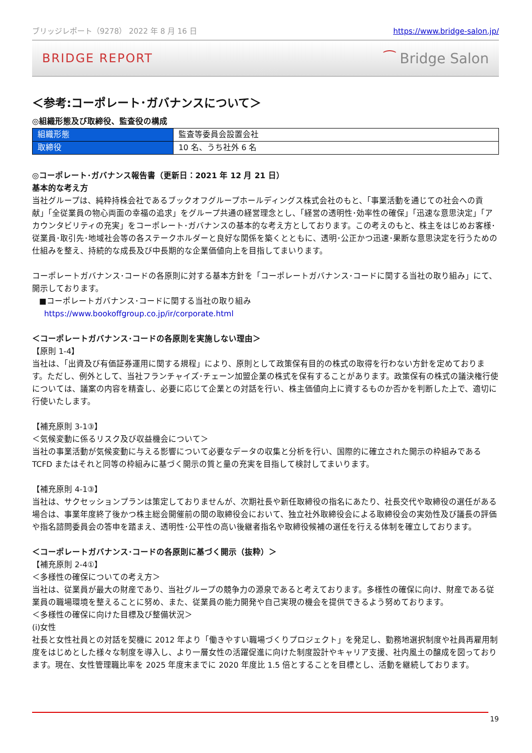ブリッジレポート（9278） 2022 年 8 月 16 日 https://www.bridge-salon.jp/
BRIDGE REPORT ⁀ Bridge Salon
＜参考:コーポレート･ガバナンスについて＞
◎組織形態及び取締役、監査役の構成
| 組織形態 | 監査等委員会設置会社 |
| 取締役 | 10 名、うち社外 6 名 |
◎コーポレート･ガバナンス報告書（更新日：2021 年 12 月 21 日）
基本的な考え方
当社グループは、純粋持株会社であるブックオフグループホールディングス株式会社のもと、「事業活動を通じての社会への貢献」「全従業員の物心両面の幸福の追求」をグループ共通の経営理念とし、「経営の透明性･効率性の確保」「迅速な意思決定」「アカウンタビリティの充実」をコーポレート･ガバナンスの基本的な考え方としております。この考えのもと、株主をはじめお客様･従業員･取引先･地域社会等の各ステークホルダーと良好な関係を築くとともに、透明･公正かつ迅速･果断な意思決定を行うための仕組みを整え、持続的な成長及び中長期的な企業価値向上を目指してまいります。
コーポレートガバナンス･コードの各原則に対する基本方針を「コーポレートガバナンス･コードに関する当社の取り組み」にて、開示しております。
■コーポレートガバナンス･コードに関する当社の取り組み
https://www.bookoffgroup.co.jp/ir/corporate.html
＜コーポレートガバナンス･コードの各原則を実施しない理由＞
【原則 1-4】
当社は、「出資及び有価証券運用に関する規程」により、原則として政策保有目的の株式の取得を行わない方針を定めております。ただし、例外として、当社フランチャイズ･チェーン加盟企業の株式を保有することがあります。政策保有の株式の議決権行使については、議案の内容を精査し、必要に応じて企業との対話を行い、株主価値向上に資するものか否かを判断した上で、適切に行使いたします。
【補充原則 3-1③】
＜気候変動に係るリスク及び収益機会について＞
当社の事業活動が気候変動に与える影響について必要なデータの収集と分析を行い、国際的に確立された開示の枠組みである TCFD またはそれと同等の枠組みに基づく開示の質と量の充実を目指して検討してまいります。
【補充原則 4-1③】
当社は、サクセッションプランは策定しておりませんが、次期社長や新任取締役の指名にあたり、社長交代や取締役の選任がある場合は、事業年度終了後かつ株主総会開催前の間の取締役会において、独立社外取締役会による取締役会の実効性及び議長の評価や指名諮問委員会の答申を踏まえ、透明性･公平性の高い後継者指名や取締役候補の選任を行える体制を確立しております。
＜コーポレートガバナンス･コードの各原則に基づく開示（抜粋）＞
【補充原則 2-4①】
＜多様性の確保についての考え方＞
当社は、従業員が最大の財産であり、当社グループの競争力の源泉であると考えております。多様性の確保に向け、財産である従業員の職場環境を整えることに努め、また、従業員の能力開発や自己実現の機会を提供できるよう努めております。
＜多様性の確保に向けた目標及び整備状況＞
(i)女性
社長と女性社員との対話を契機に 2012 年より「働きやすい職場づくりプロジェクト」を発足し、勤務地選択制度や社員再雇用制度をはじめとした様々な制度を導入し、より一層女性の活躍促進に向けた制度設計やキャリア支援、社内風土の醸成を図っております。現在、女性管理職比率を 2025 年度末までに 2020 年度比 1.5 倍とすることを目標とし、活動を継続しております。
19